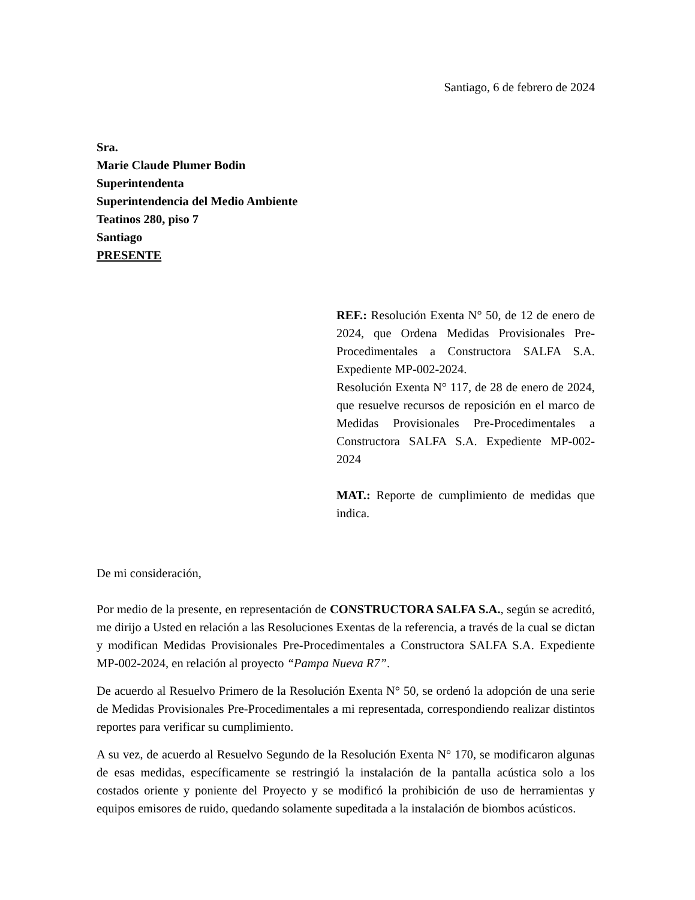Santiago, 6 de febrero de 2024
Sra.
Marie Claude Plumer Bodin
Superintendenta
Superintendencia del Medio Ambiente
Teatinos 280, piso 7
Santiago
PRESENTE
REF.: Resolución Exenta N° 50, de 12 de enero de 2024, que Ordena Medidas Provisionales Pre-Procedimentales a Constructora SALFA S.A. Expediente MP-002-2024.
Resolución Exenta N° 117, de 28 de enero de 2024, que resuelve recursos de reposición en el marco de Medidas Provisionales Pre-Procedimentales a Constructora SALFA S.A. Expediente MP-002-2024
MAT.: Reporte de cumplimiento de medidas que indica.
De mi consideración,
Por medio de la presente, en representación de CONSTRUCTORA SALFA S.A., según se acreditó, me dirijo a Usted en relación a las Resoluciones Exentas de la referencia, a través de la cual se dictan y modifican Medidas Provisionales Pre-Procedimentales a Constructora SALFA S.A. Expediente MP-002-2024, en relación al proyecto “Pampa Nueva R7”.
De acuerdo al Resuelvo Primero de la Resolución Exenta N° 50, se ordenó la adopción de una serie de Medidas Provisionales Pre-Procedimentales a mi representada, correspondiendo realizar distintos reportes para verificar su cumplimiento.
A su vez, de acuerdo al Resuelvo Segundo de la Resolución Exenta N° 170, se modificaron algunas de esas medidas, específicamente se restringió la instalación de la pantalla acústica solo a los costados oriente y poniente del Proyecto y se modificó la prohibición de uso de herramientas y equipos emisores de ruido, quedando solamente supeditada a la instalación de biombos acústicos.